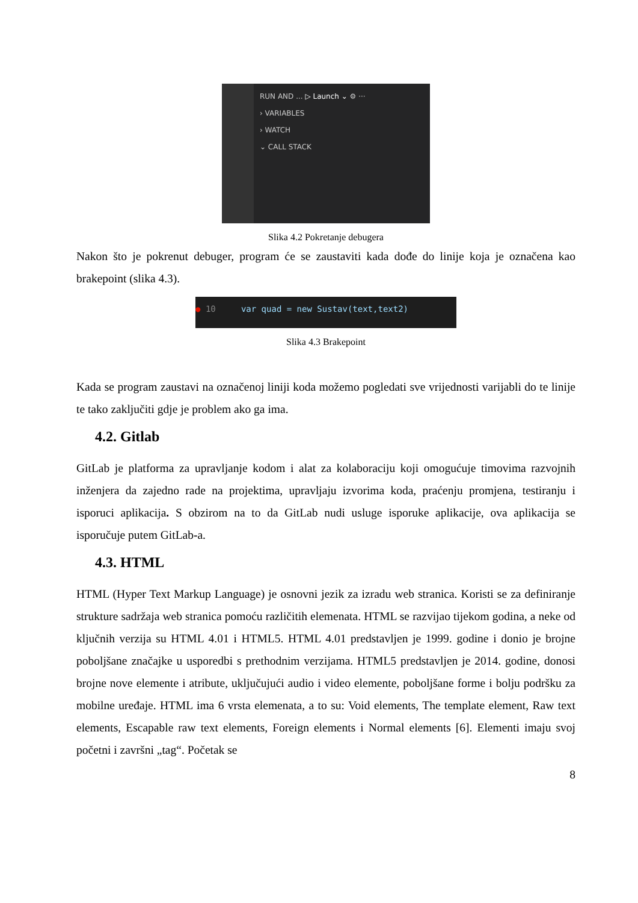RUN AND ... ▷ Launch ⌄ ⚙ ···
› VARIABLES
› WATCH
⌄ CALL STACK
Slika 4.2 Pokretanje debugera
Nakon što je pokrenut debuger, program će se zaustaviti kada dođe do linije koja je označena kao brakepoint (slika 4.3).
● 10 var quad = new Sustav(text,text2)
Slika 4.3 Brakepoint
Kada se program zaustavi na označenoj liniji koda možemo pogledati sve vrijednosti varijabli do te linije te tako zaključiti gdje je problem ako ga ima.
4.2. Gitlab
GitLab je platforma za upravljanje kodom i alat za kolaboraciju koji omogućuje timovima razvojnih inženjera da zajedno rade na projektima, upravljaju izvorima koda, praćenju promjena, testiranju i isporuci aplikacija. S obzirom na to da GitLab nudi usluge isporuke aplikacije, ova aplikacija se isporučuje putem GitLab-a.
4.3. HTML
HTML (Hyper Text Markup Language) je osnovni jezik za izradu web stranica. Koristi se za definiranje strukture sadržaja web stranica pomoću različitih elemenata. HTML se razvijao tijekom godina, a neke od ključnih verzija su HTML 4.01 i HTML5. HTML 4.01 predstavljen je 1999. godine i donio je brojne poboljšane značajke u usporedbi s prethodnim verzijama. HTML5 predstavljen je 2014. godine, donosi brojne nove elemente i atribute, uključujući audio i video elemente, poboljšane forme i bolju podršku za mobilne uređaje. HTML ima 6 vrsta elemenata, a to su: Void elements, The template element, Raw text elements, Escapable raw text elements, Foreign elements i Normal elements [6]. Elementi imaju svoj početni i završni „tag“. Početak se
8